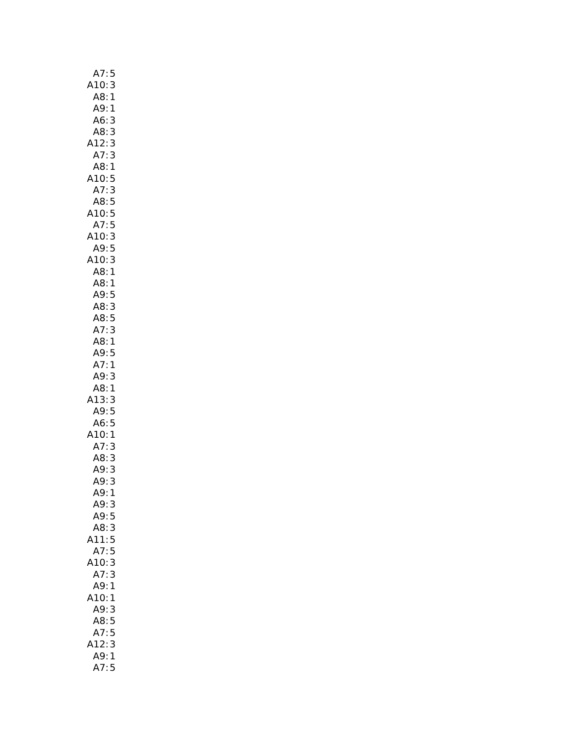A7: 5
A10: 3
A8: 1
A9: 1
A6: 3
A8: 3
A12: 3
A7: 3
A8: 1
A10: 5
A7: 3
A8: 5
A10: 5
A7: 5
A10: 3
A9: 5
A10: 3
A8: 1
A8: 1
A9: 5
A8: 3
A8: 5
A7: 3
A8: 1
A9: 5
A7: 1
A9: 3
A8: 1
A13: 3
A9: 5
A6: 5
A10: 1
A7: 3
A8: 3
A9: 3
A9: 3
A9: 1
A9: 3
A9: 5
A8: 3
A11: 5
A7: 5
A10: 3
A7: 3
A9: 1
A10: 1
A9: 3
A8: 5
A7: 5
A12: 3
A9: 1
A7: 5